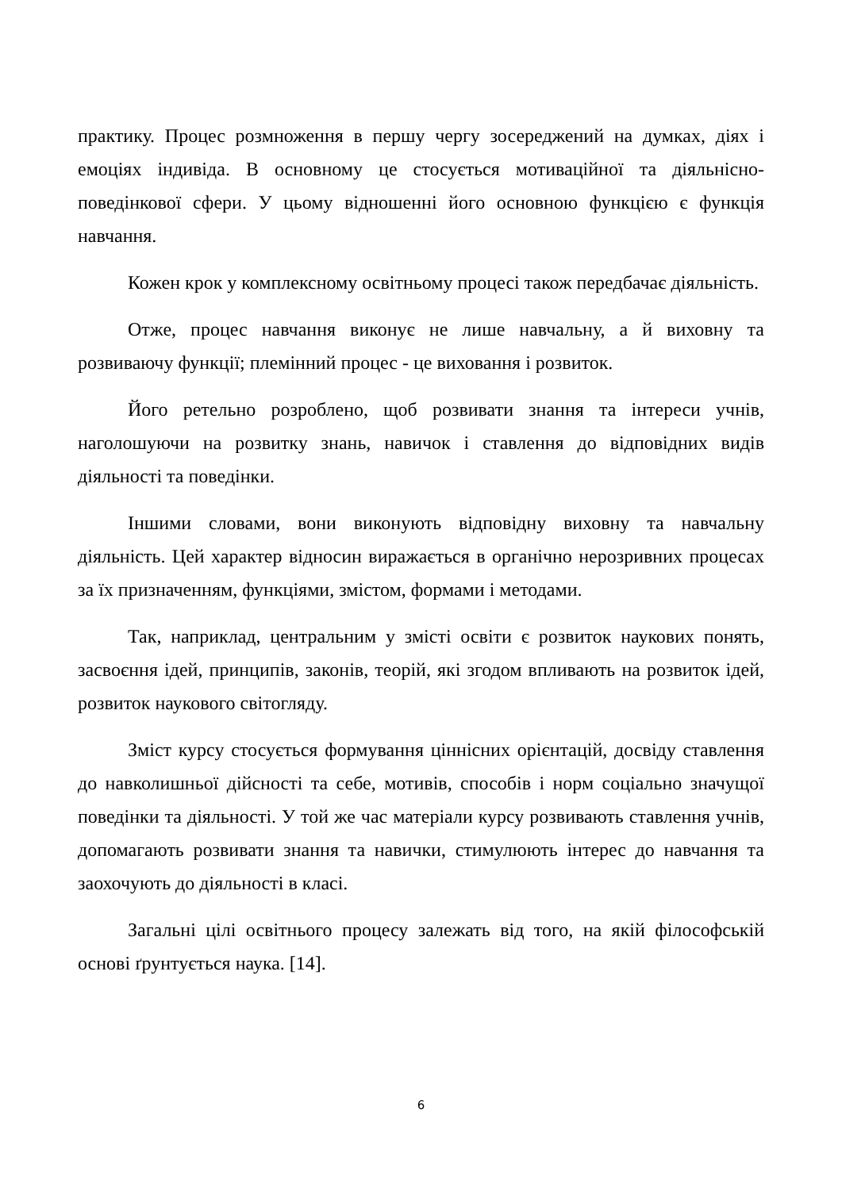практику. Процес розмноження в першу чергу зосереджений на думках, діях і емоціях індивіда. В основному це стосується мотиваційної та діяльнісно-поведінкової сфери. У цьому відношенні його основною функцією є функція навчання.
Кожен крок у комплексному освітньому процесі також передбачає діяльність.
Отже, процес навчання виконує не лише навчальну, а й виховну та розвиваючу функції; племінний процес - це виховання і розвиток.
Його ретельно розроблено, щоб розвивати знання та інтереси учнів, наголошуючи на розвитку знань, навичок і ставлення до відповідних видів діяльності та поведінки.
Іншими словами, вони виконують відповідну виховну та навчальну діяльність. Цей характер відносин виражається в органічно нерозривних процесах за їх призначенням, функціями, змістом, формами і методами.
Так, наприклад, центральним у змісті освіти є розвиток наукових понять, засвоєння ідей, принципів, законів, теорій, які згодом впливають на розвиток ідей, розвиток наукового світогляду.
Зміст курсу стосується формування ціннісних орієнтацій, досвіду ставлення до навколишньої дійсності та себе, мотивів, способів і норм соціально значущої поведінки та діяльності. У той же час матеріали курсу розвивають ставлення учнів, допомагають розвивати знання та навички, стимулюють інтерес до навчання та заохочують до діяльності в класі.
Загальні цілі освітнього процесу залежать від того, на якій філософській основі ґрунтується наука. [14].
6